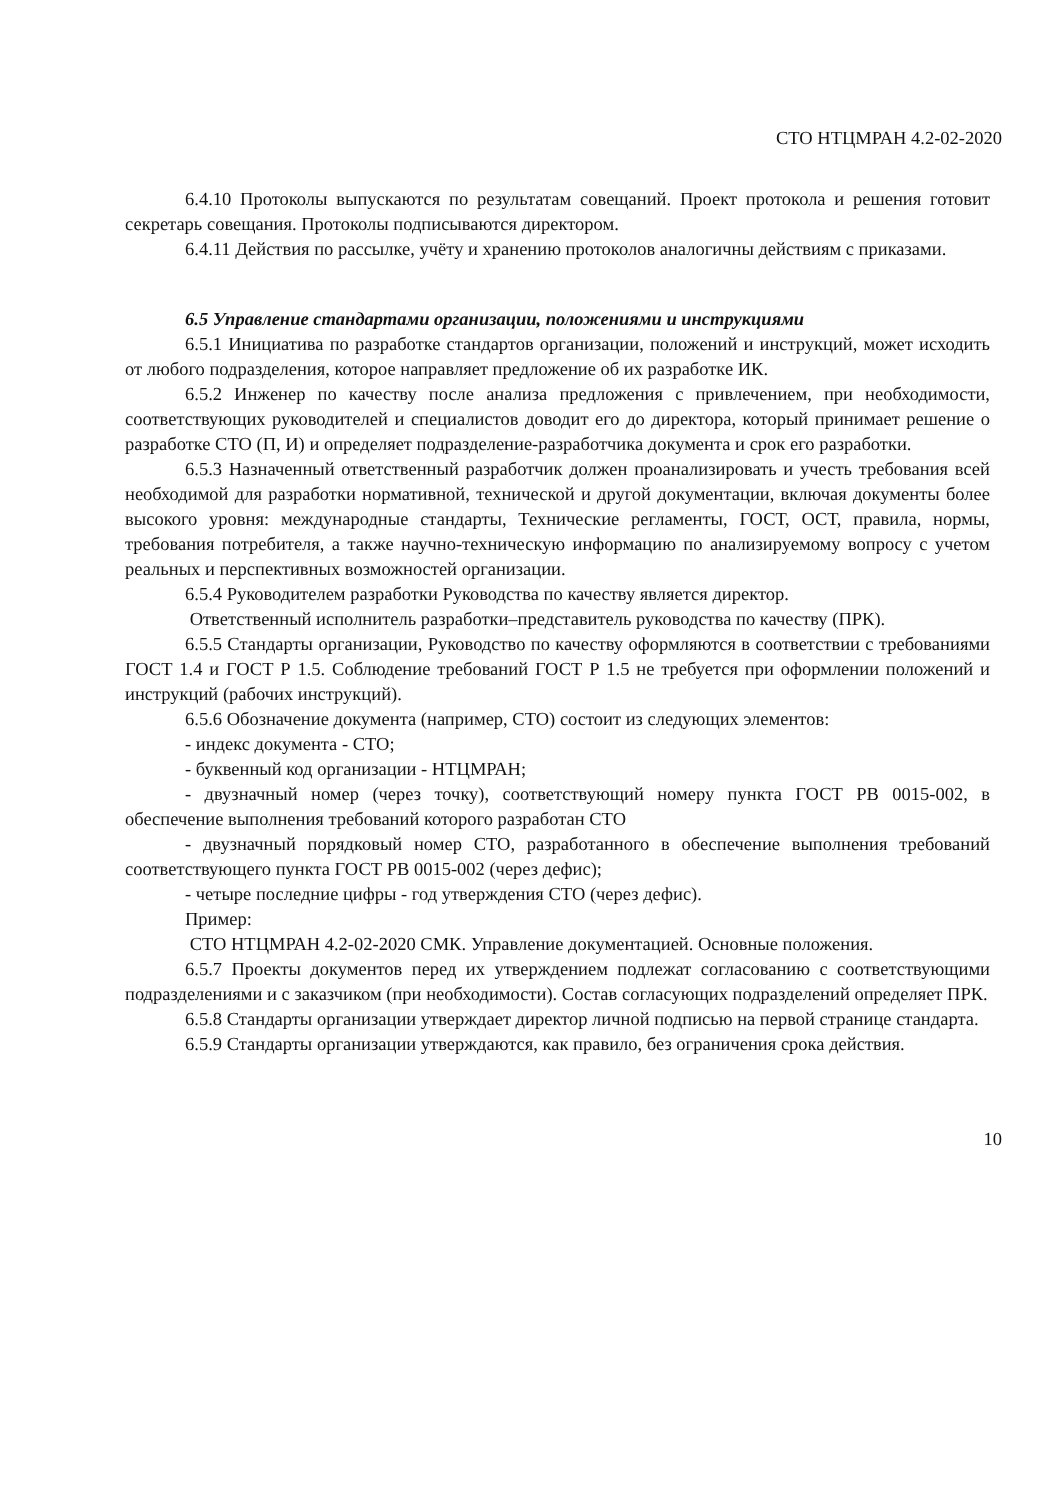СТО НТЦМРАН 4.2-02-2020
6.4.10 Протоколы выпускаются по результатам совещаний. Проект протокола и решения готовит секретарь совещания. Протоколы подписываются директором.
6.4.11 Действия по рассылке, учёту и хранению протоколов аналогичны действиям с приказами.
6.5 Управление стандартами организации, положениями и инструкциями
6.5.1 Инициатива по разработке стандартов организации, положений и инструкций, может исходить от любого подразделения, которое направляет предложение об их разработке ИК.
6.5.2 Инженер по качеству после анализа предложения с привлечением, при необходимости, соответствующих руководителей и специалистов доводит его до директора, который принимает решение о разработке СТО (П, И) и определяет подразделение-разработчика документа и срок его разработки.
6.5.3 Назначенный ответственный разработчик должен проанализировать и учесть требования всей необходимой для разработки нормативной, технической и другой документации, включая документы более высокого уровня: международные стандарты, Технические регламенты, ГОСТ, ОСТ, правила, нормы, требования потребителя, а также научно-техническую информацию по анализируемому вопросу с учетом реальных и перспективных возможностей организации.
6.5.4 Руководителем разработки Руководства по качеству является директор.
Ответственный исполнитель разработки–представитель руководства по качеству (ПРК).
6.5.5 Стандарты организации, Руководство по качеству оформляются в соответствии с требованиями ГОСТ 1.4 и ГОСТ Р 1.5. Соблюдение требований ГОСТ Р 1.5 не требуется при оформлении положений и инструкций (рабочих инструкций).
6.5.6 Обозначение документа (например, СТО) состоит из следующих элементов:
- индекс документа - СТО;
- буквенный код организации - НТЦМРАН;
- двузначный номер (через точку), соответствующий номеру пункта ГОСТ РВ 0015-002, в обеспечение выполнения требований которого разработан СТО
- двузначный порядковый номер СТО, разработанного в обеспечение выполнения требований соответствующего пункта ГОСТ РВ 0015-002 (через дефис);
- четыре последние цифры - год утверждения СТО (через дефис).
Пример:
СТО НТЦМРАН 4.2-02-2020 СМК. Управление документацией. Основные положения.
6.5.7 Проекты документов перед их утверждением подлежат согласованию с соответствующими подразделениями и с заказчиком (при необходимости). Состав согласующих подразделений определяет ПРК.
6.5.8 Стандарты организации утверждает директор личной подписью на первой странице стандарта.
6.5.9 Стандарты организации утверждаются, как правило, без ограничения срока действия.
10